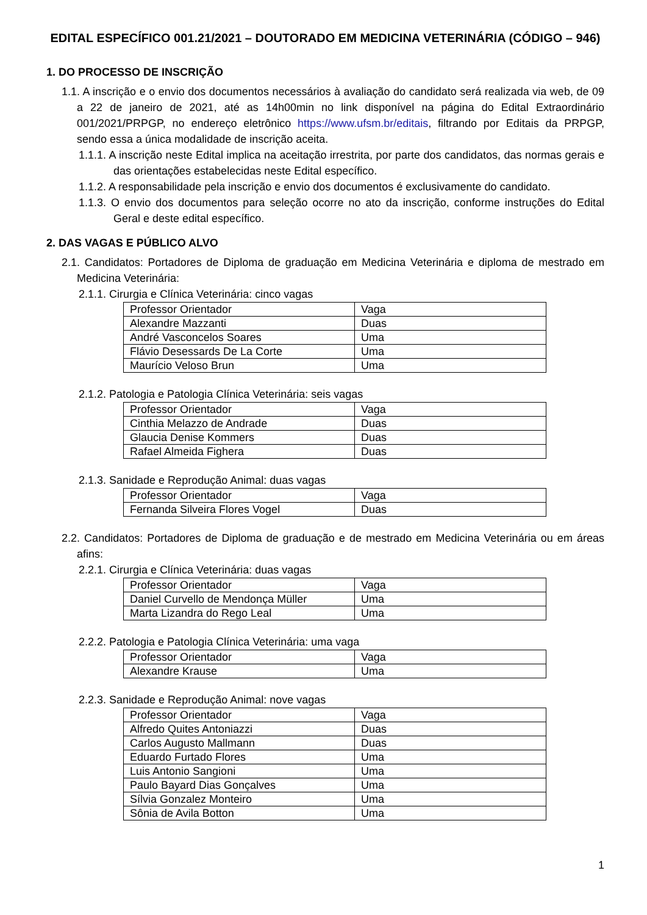EDITAL ESPECÍFICO 001.21/2021 – DOUTORADO EM MEDICINA VETERINÁRIA (CÓDIGO – 946)
1. DO PROCESSO DE INSCRIÇÃO
1.1. A inscrição e o envio dos documentos necessários à avaliação do candidato será realizada via web, de 09 a 22 de janeiro de 2021, até as 14h00min no link disponível na página do Edital Extraordinário 001/2021/PRPGP, no endereço eletrônico https://www.ufsm.br/editais, filtrando por Editais da PRPGP, sendo essa a única modalidade de inscrição aceita.
1.1.1. A inscrição neste Edital implica na aceitação irrestrita, por parte dos candidatos, das normas gerais e das orientações estabelecidas neste Edital específico.
1.1.2. A responsabilidade pela inscrição e envio dos documentos é exclusivamente do candidato.
1.1.3. O envio dos documentos para seleção ocorre no ato da inscrição, conforme instruções do Edital Geral e deste edital específico.
2. DAS VAGAS E PÚBLICO ALVO
2.1. Candidatos: Portadores de Diploma de graduação em Medicina Veterinária e diploma de mestrado em Medicina Veterinária:
2.1.1. Cirurgia e Clínica Veterinária: cinco vagas
| Professor Orientador | Vaga |
| Alexandre Mazzanti | Duas |
| André Vasconcelos Soares | Uma |
| Flávio Desessards De La Corte | Uma |
| Maurício Veloso Brun | Uma |
2.1.2. Patologia e Patologia Clínica Veterinária: seis vagas
| Professor Orientador | Vaga |
| Cinthia Melazzo de Andrade | Duas |
| Glaucia Denise Kommers | Duas |
| Rafael Almeida Fighera | Duas |
2.1.3. Sanidade e Reprodução Animal: duas vagas
| Professor Orientador | Vaga |
| Fernanda Silveira Flores Vogel | Duas |
2.2. Candidatos: Portadores de Diploma de graduação e de mestrado em Medicina Veterinária ou em áreas afins:
2.2.1. Cirurgia e Clínica Veterinária: duas vagas
| Professor Orientador | Vaga |
| Daniel Curvello de Mendonça Müller | Uma |
| Marta Lizandra do Rego Leal | Uma |
2.2.2. Patologia e Patologia Clínica Veterinária: uma vaga
| Professor Orientador | Vaga |
| Alexandre Krause | Uma |
2.2.3. Sanidade e Reprodução Animal: nove vagas
| Professor Orientador | Vaga |
| Alfredo Quites Antoniazzi | Duas |
| Carlos Augusto Mallmann | Duas |
| Eduardo Furtado Flores | Uma |
| Luis Antonio Sangioni | Uma |
| Paulo Bayard Dias Gonçalves | Uma |
| Sílvia Gonzalez Monteiro | Uma |
| Sônia de Avila Botton | Uma |
1